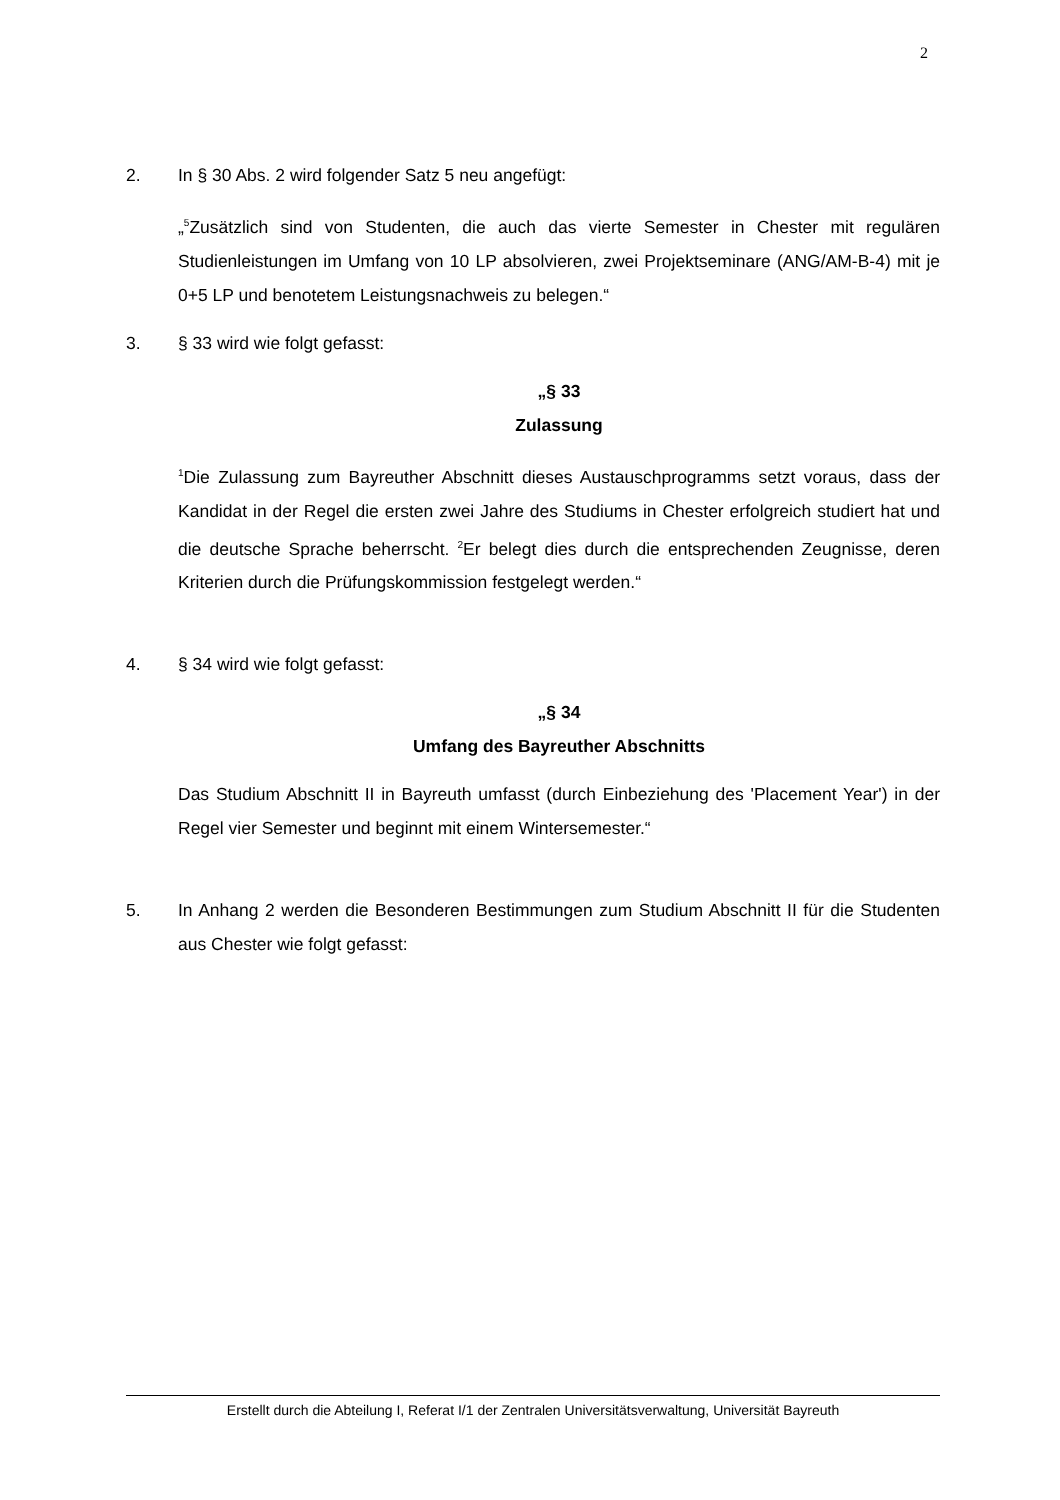2
2. In § 30 Abs. 2 wird folgender Satz 5 neu angefügt:
„<sup>5</sup>Zusätzlich sind von Studenten, die auch das vierte Semester in Chester mit regulären Studienleistungen im Umfang von 10 LP absolvieren, zwei Projektseminare (ANG/AM-B-4) mit je 0+5 LP und benotetem Leistungsnachweis zu belegen.“
3. § 33 wird wie folgt gefasst:
„§ 33
Zulassung
<sup>1</sup> Die Zulassung zum Bayreuther Abschnitt dieses Austauschprogramms setzt voraus, dass der Kandidat in der Regel die ersten zwei Jahre des Studiums in Chester erfolgreich studiert hat und die deutsche Sprache beherrscht. <sup>2</sup>Er belegt dies durch die entsprechenden Zeugnisse, deren Kriterien durch die Prüfungskommission festgelegt werden.“
4. § 34 wird wie folgt gefasst:
„§ 34
Umfang des Bayreuther Abschnitts
Das Studium Abschnitt II in Bayreuth umfasst (durch Einbeziehung des 'Placement Year') in der Regel vier Semester und beginnt mit einem Wintersemester.“
5. In Anhang 2 werden die Besonderen Bestimmungen zum Studium Abschnitt II für die Studenten aus Chester wie folgt gefasst:
Erstellt durch die Abteilung I, Referat I/1 der Zentralen Universitätsverwaltung, Universität Bayreuth